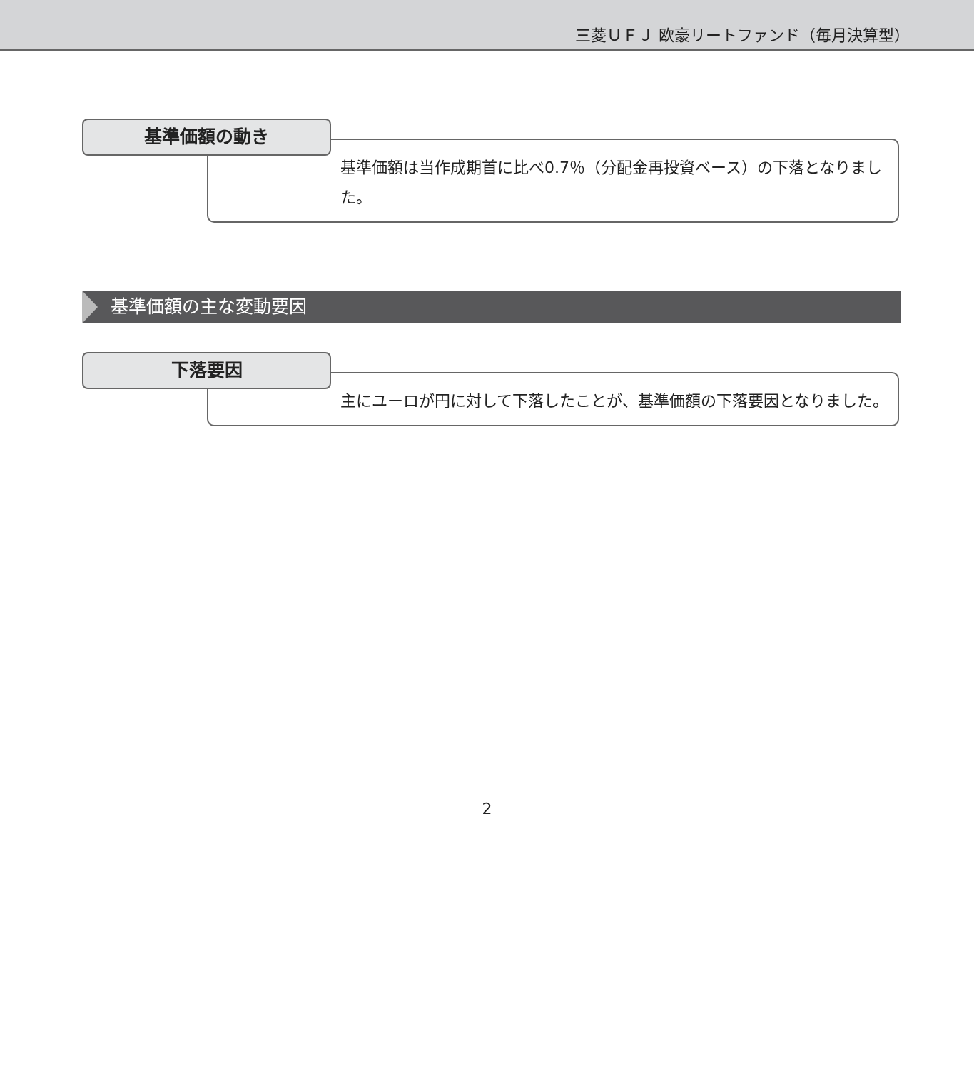三菱ＵＦＪ 欧豪リートファンド（毎月決算型）
基準価額の動き
基準価額は当作成期首に比べ0.7％（分配金再投資ベース）の下落となりました。
基準価額の主な変動要因
下落要因
主にユーロが円に対して下落したことが、基準価額の下落要因となりました。
2